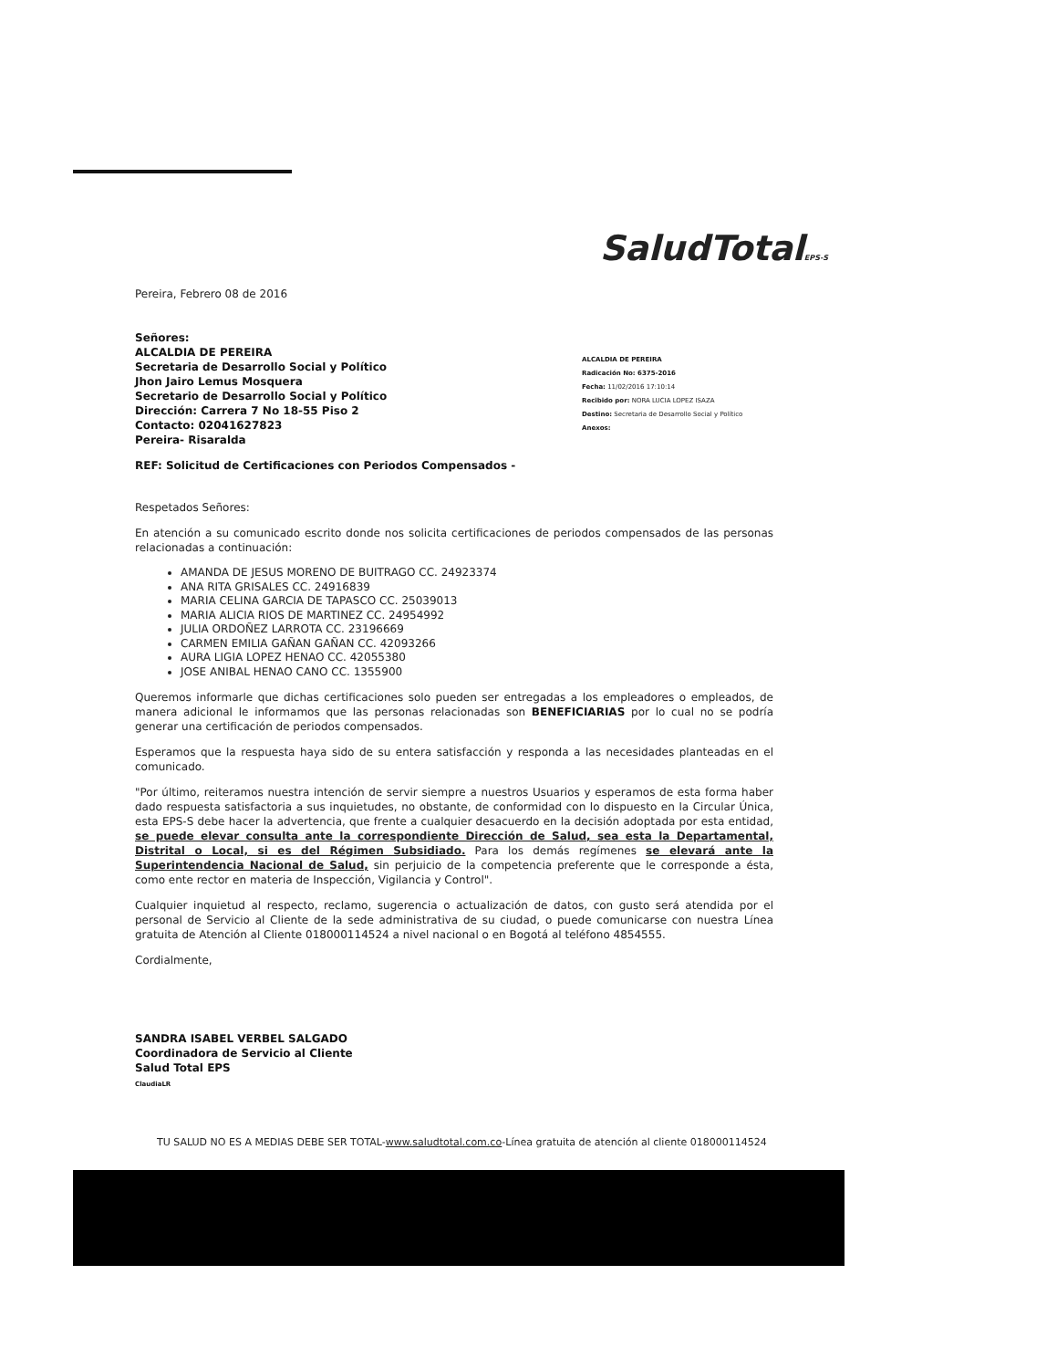SaludTotalEPS-S
Pereira, Febrero 08 de 2016
Señores:
ALCALDIA DE PEREIRA
Secretaria de Desarrollo Social y Político
Jhon Jairo Lemus Mosquera
Secretario de Desarrollo Social y Político
Dirección: Carrera 7 No 18-55 Piso 2
Contacto: 02041627823
Pereira- Risaralda
ALCALDIA DE PEREIRA
Radicación No: 6375-2016
Fecha: 11/02/2016 17:10:14
Recibido por: NORA LUCIA LOPEZ ISAZA
Destino: Secretaria de Desarrollo Social y Político
Anexos:
REF: Solicitud de Certificaciones con Periodos Compensados -
Respetados Señores:
En atención a su comunicado escrito donde nos solicita certificaciones de periodos compensados de las personas relacionadas a continuación:
AMANDA DE JESUS MORENO DE BUITRAGO CC. 24923374
ANA RITA GRISALES CC. 24916839
MARIA CELINA GARCIA DE TAPASCO CC. 25039013
MARIA ALICIA RIOS DE MARTINEZ CC. 24954992
JULIA ORDOÑEZ LARROTA CC. 23196669
CARMEN EMILIA GAÑAN GAÑAN CC. 42093266
AURA LIGIA LOPEZ HENAO CC. 42055380
JOSE ANIBAL HENAO CANO CC. 1355900
Queremos informarle que dichas certificaciones solo pueden ser entregadas a los empleadores o empleados, de manera adicional le informamos que las personas relacionadas son BENEFICIARIAS por lo cual no se podría generar una certificación de periodos compensados.
Esperamos que la respuesta haya sido de su entera satisfacción y responda a las necesidades planteadas en el comunicado.
"Por último, reiteramos nuestra intención de servir siempre a nuestros Usuarios y esperamos de esta forma haber dado respuesta satisfactoria a sus inquietudes, no obstante, de conformidad con lo dispuesto en la Circular Única, esta EPS-S debe hacer la advertencia, que frente a cualquier desacuerdo en la decisión adoptada por esta entidad, se puede elevar consulta ante la correspondiente Dirección de Salud, sea esta la Departamental, Distrital o Local, si es del Régimen Subsidiado. Para los demás regímenes se elevará ante la Superintendencia Nacional de Salud, sin perjuicio de la competencia preferente que le corresponde a ésta, como ente rector en materia de Inspección, Vigilancia y Control".
Cualquier inquietud al respecto, reclamo, sugerencia o actualización de datos, con gusto será atendida por el personal de Servicio al Cliente de la sede administrativa de su ciudad, o puede comunicarse con nuestra Línea gratuita de Atención al Cliente 018000114524 a nivel nacional o en Bogotá al teléfono 4854555.
Cordialmente,
SANDRA ISABEL VERBEL SALGADO
Coordinadora de Servicio al Cliente
Salud Total EPS
ClaudiaLR
TU SALUD NO ES A MEDIAS DEBE SER TOTAL-www.saludtotal.com.co-Línea gratuita de atención al cliente 018000114524